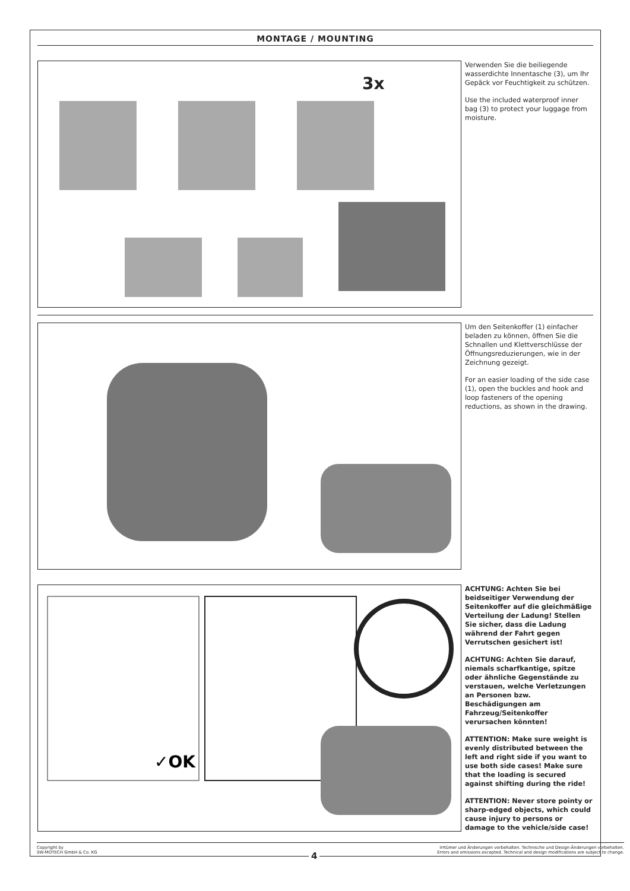MONTAGE / MOUNTING
3x
Verwenden Sie die beiliegende wasserdichte Innentasche (3), um Ihr Gepäck vor Feuchtigkeit zu schützen.
Use the included waterproof inner bag (3) to protect your luggage from moisture.
Um den Seitenkoffer (1) einfacher beladen zu können, öffnen Sie die Schnallen und Klettverschlüsse der Öffnungsreduzierungen, wie in der Zeichnung gezeigt.
For an easier loading of the side case (1), open the buckles and hook and loop fasteners of the opening reductions, as shown in the drawing.
✓OK
ACHTUNG: Achten Sie bei beidseitiger Verwendung der Seitenkoffer auf die gleichmäßige Verteilung der Ladung! Stellen Sie sicher, dass die Ladung während der Fahrt gegen Verrutschen gesichert ist!
ACHTUNG: Achten Sie darauf, niemals scharfkantige, spitze oder ähnliche Gegenstände zu verstauen, welche Verletzungen an Personen bzw. Beschädigungen am Fahrzeug/Seitenkoffer verursachen könnten!
ATTENTION: Make sure weight is evenly distributed between the left and right side if you want to use both side cases! Make sure that the loading is secured against shifting during the ride!
ATTENTION: Never store pointy or sharp-edged objects, which could cause injury to persons or damage to the vehicle/side case!
Copyright by
SW-MOTECH GmbH & Co. KG
Irrtümer und Änderungen vorbehalten. Technische und Design-Änderungen vorbehalten.
Errors and omissions excepted. Technical and design modifications are subject to change.
4